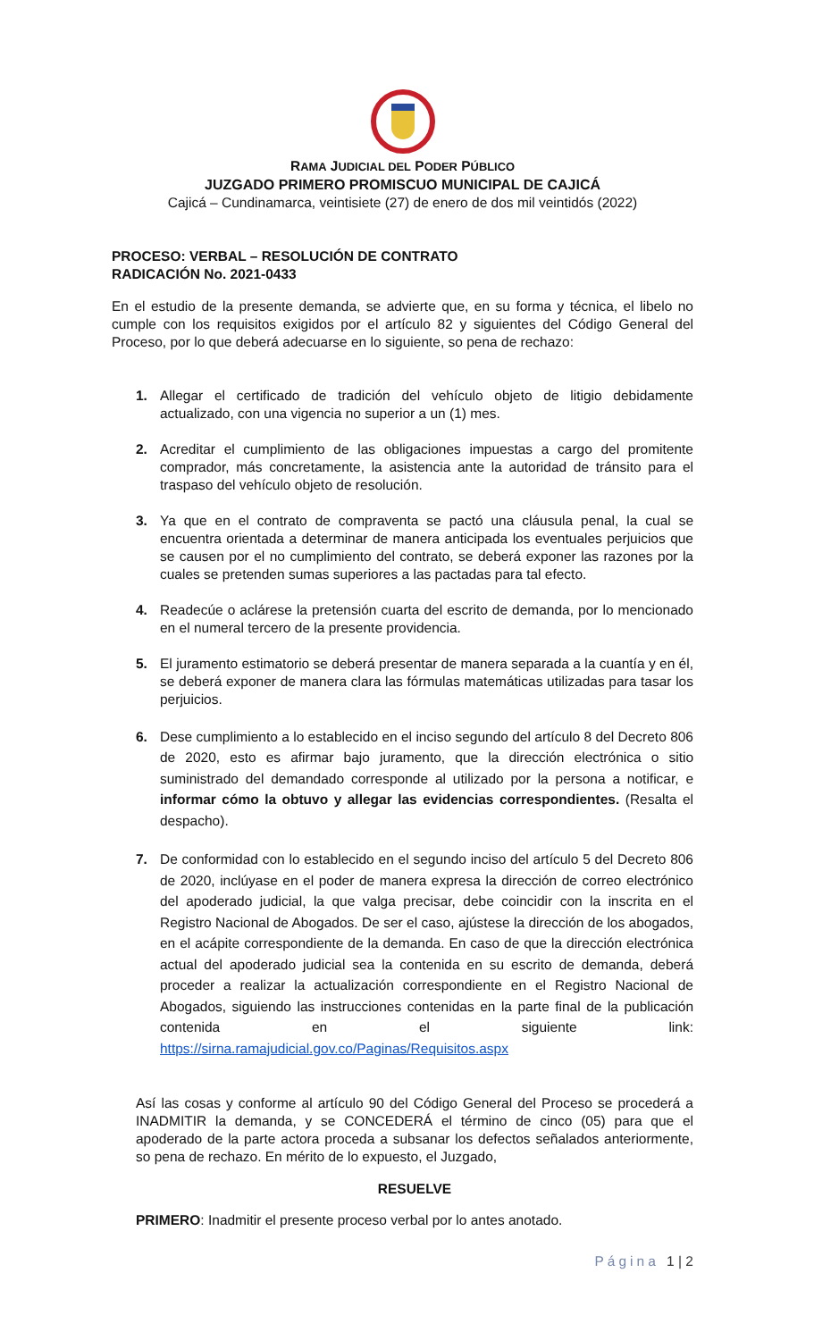RAMA JUDICIAL DEL PODER PÚBLICO
JUZGADO PRIMERO PROMISCUO MUNICIPAL DE CAJICÁ
Cajicá – Cundinamarca, veintisiete (27) de enero de dos mil veintidós (2022)
PROCESO: VERBAL – RESOLUCIÓN DE CONTRATO
RADICACIÓN No. 2021-0433
En el estudio de la presente demanda, se advierte que, en su forma y técnica, el libelo no cumple con los requisitos exigidos por el artículo 82 y siguientes del Código General del Proceso, por lo que deberá adecuarse en lo siguiente, so pena de rechazo:
1. Allegar el certificado de tradición del vehículo objeto de litigio debidamente actualizado, con una vigencia no superior a un (1) mes.
2. Acreditar el cumplimiento de las obligaciones impuestas a cargo del promitente comprador, más concretamente, la asistencia ante la autoridad de tránsito para el traspaso del vehículo objeto de resolución.
3. Ya que en el contrato de compraventa se pactó una cláusula penal, la cual se encuentra orientada a determinar de manera anticipada los eventuales perjuicios que se causen por el no cumplimiento del contrato, se deberá exponer las razones por la cuales se pretenden sumas superiores a las pactadas para tal efecto.
4. Readecúe o aclárese la pretensión cuarta del escrito de demanda, por lo mencionado en el numeral tercero de la presente providencia.
5. El juramento estimatorio se deberá presentar de manera separada a la cuantía y en él, se deberá exponer de manera clara las fórmulas matemáticas utilizadas para tasar los perjuicios.
6. Dese cumplimiento a lo establecido en el inciso segundo del artículo 8 del Decreto 806 de 2020, esto es afirmar bajo juramento, que la dirección electrónica o sitio suministrado del demandado corresponde al utilizado por la persona a notificar, e informar cómo la obtuvo y allegar las evidencias correspondientes. (Resalta el despacho).
7. De conformidad con lo establecido en el segundo inciso del artículo 5 del Decreto 806 de 2020, inclúyase en el poder de manera expresa la dirección de correo electrónico del apoderado judicial, la que valga precisar, debe coincidir con la inscrita en el Registro Nacional de Abogados. De ser el caso, ajústese la dirección de los abogados, en el acápite correspondiente de la demanda. En caso de que la dirección electrónica actual del apoderado judicial sea la contenida en su escrito de demanda, deberá proceder a realizar la actualización correspondiente en el Registro Nacional de Abogados, siguiendo las instrucciones contenidas en la parte final de la publicación contenida en el siguiente link: https://sirna.ramajudicial.gov.co/Paginas/Requisitos.aspx
Así las cosas y conforme al artículo 90 del Código General del Proceso se procederá a INADMITIR la demanda, y se CONCEDERÁ el término de cinco (05) para que el apoderado de la parte actora proceda a subsanar los defectos señalados anteriormente, so pena de rechazo. En mérito de lo expuesto, el Juzgado,
RESUELVE
PRIMERO: Inadmitir el presente proceso verbal por lo antes anotado.
Página 1 | 2